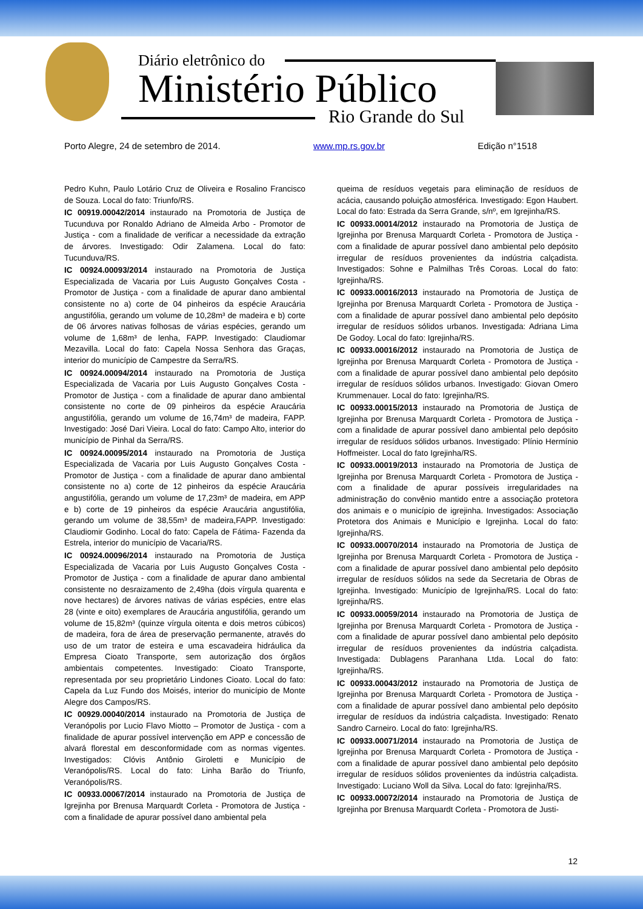Diário eletrônico do
Ministério Público
Rio Grande do Sul
Porto Alegre, 24 de setembro de 2014. www.mp.rs.gov.br Edição n°1518
Pedro Kuhn, Paulo Lotário Cruz de Oliveira e Rosalino Francisco de Souza. Local do fato: Triunfo/RS.
IC 00919.00042/2014 instaurado na Promotoria de Justiça de Tucunduva por Ronaldo Adriano de Almeida Arbo - Promotor de Justiça - com a finalidade de verificar a necessidade da extração de árvores. Investigado: Odir Zalamena. Local do fato: Tucunduva/RS.
IC 00924.00093/2014 instaurado na Promotoria de Justiça Especializada de Vacaria por Luis Augusto Gonçalves Costa - Promotor de Justiça - com a finalidade de apurar dano ambiental consistente no a) corte de 04 pinheiros da espécie Araucária angustifólia, gerando um volume de 10,28m³ de madeira e b) corte de 06 árvores nativas folhosas de várias espécies, gerando um volume de 1,68m³ de lenha, FAPP. Investigado: Claudiomar Mezavilla. Local do fato: Capela Nossa Senhora das Graças, interior do município de Campestre da Serra/RS.
IC 00924.00094/2014 instaurado na Promotoria de Justiça Especializada de Vacaria por Luis Augusto Gonçalves Costa - Promotor de Justiça - com a finalidade de apurar dano ambiental consistente no corte de 09 pinheiros da espécie Araucária angustifólia, gerando um volume de 16,74m³ de madeira, FAPP. Investigado: José Dari Vieira. Local do fato: Campo Alto, interior do município de Pinhal da Serra/RS.
IC 00924.00095/2014 instaurado na Promotoria de Justiça Especializada de Vacaria por Luis Augusto Gonçalves Costa - Promotor de Justiça - com a finalidade de apurar dano ambiental consistente no a) corte de 12 pinheiros da espécie Araucária angustifólia, gerando um volume de 17,23m³ de madeira, em APP e b) corte de 19 pinheiros da espécie Araucária angustifólia, gerando um volume de 38,55m³ de madeira,FAPP. Investigado: Claudiomir Godinho. Local do fato: Capela de Fátima- Fazenda da Estrela, interior do município de Vacaria/RS.
IC 00924.00096/2014 instaurado na Promotoria de Justiça Especializada de Vacaria por Luis Augusto Gonçalves Costa - Promotor de Justiça - com a finalidade de apurar dano ambiental consistente no desraizamento de 2,49ha (dois vírgula quarenta e nove hectares) de árvores nativas de várias espécies, entre elas 28 (vinte e oito) exemplares de Araucária angustifólia, gerando um volume de 15,82m³ (quinze vírgula oitenta e dois metros cúbicos) de madeira, fora de área de preservação permanente, através do uso de um trator de esteira e uma escavadeira hidráulica da Empresa Cioato Transporte, sem autorização dos órgãos ambientais competentes. Investigado: Cioato Transporte, representada por seu proprietário Lindones Cioato. Local do fato: Capela da Luz Fundo dos Moisés, interior do município de Monte Alegre dos Campos/RS.
IC 00929.00040/2014 instaurado na Promotoria de Justiça de Veranópolis por Lucio Flavo Miotto – Promotor de Justiça - com a finalidade de apurar possível intervenção em APP e concessão de alvará florestal em desconformidade com as normas vigentes. Investigados: Clóvis Antônio Giroletti e Município de Veranópolis/RS. Local do fato: Linha Barão do Triunfo, Veranópolis/RS.
IC 00933.00067/2014 instaurado na Promotoria de Justiça de Igrejinha por Brenusa Marquardt Corleta - Promotora de Justiça - com a finalidade de apurar possível dano ambiental pela
queima de resíduos vegetais para eliminação de resíduos de acácia, causando poluição atmosférica. Investigado: Egon Haubert. Local do fato: Estrada da Serra Grande, s/nº, em Igrejinha/RS.
IC 00933.00014/2012 instaurado na Promotoria de Justiça de Igrejinha por Brenusa Marquardt Corleta - Promotora de Justiça - com a finalidade de apurar possível dano ambiental pelo depósito irregular de resíduos provenientes da indústria calçadista. Investigados: Sohne e Palmilhas Três Coroas. Local do fato: Igrejinha/RS.
IC 00933.00016/2013 instaurado na Promotoria de Justiça de Igrejinha por Brenusa Marquardt Corleta - Promotora de Justiça - com a finalidade de apurar possível dano ambiental pelo depósito irregular de resíduos sólidos urbanos. Investigada: Adriana Lima De Godoy. Local do fato: Igrejinha/RS.
IC 00933.00016/2012 instaurado na Promotoria de Justiça de Igrejinha por Brenusa Marquardt Corleta - Promotora de Justiça - com a finalidade de apurar possível dano ambiental pelo depósito irregular de resíduos sólidos urbanos. Investigado: Giovan Omero Krummenauer. Local do fato: Igrejinha/RS.
IC 00933.00015/2013 instaurado na Promotoria de Justiça de Igrejinha por Brenusa Marquardt Corleta - Promotora de Justiça - com a finalidade de apurar possível dano ambiental pelo depósito irregular de resíduos sólidos urbanos. Investigado: Plínio Hermínio Hoffmeister. Local do fato Igrejinha/RS.
IC 00933.00019/2013 instaurado na Promotoria de Justiça de Igrejinha por Brenusa Marquardt Corleta - Promotora de Justiça - com a finalidade de apurar possíveis irregularidades na administração do convênio mantido entre a associação protetora dos animais e o município de igrejinha. Investigados: Associação Protetora dos Animais e Município e Igrejinha. Local do fato: Igrejinha/RS.
IC 00933.00070/2014 instaurado na Promotoria de Justiça de Igrejinha por Brenusa Marquardt Corleta - Promotora de Justiça - com a finalidade de apurar possível dano ambiental pelo depósito irregular de resíduos sólidos na sede da Secretaria de Obras de Igrejinha. Investigado: Município de Igrejinha/RS. Local do fato: Igrejinha/RS.
IC 00933.00059/2014 instaurado na Promotoria de Justiça de Igrejinha por Brenusa Marquardt Corleta - Promotora de Justiça - com a finalidade de apurar possível dano ambiental pelo depósito irregular de resíduos provenientes da indústria calçadista. Investigada: Dublagens Paranhana Ltda. Local do fato: Igrejinha/RS.
IC 00933.00043/2012 instaurado na Promotoria de Justiça de Igrejinha por Brenusa Marquardt Corleta - Promotora de Justiça - com a finalidade de apurar possível dano ambiental pelo depósito irregular de resíduos da indústria calçadista. Investigado: Renato Sandro Carneiro. Local do fato: Igrejinha/RS.
IC 00933.00071/2014 instaurado na Promotoria de Justiça de Igrejinha por Brenusa Marquardt Corleta - Promotora de Justiça - com a finalidade de apurar possível dano ambiental pelo depósito irregular de resíduos sólidos provenientes da indústria calçadista. Investigado: Luciano Woll da Silva. Local do fato: Igrejinha/RS.
IC 00933.00072/2014 instaurado na Promotoria de Justiça de Igrejinha por Brenusa Marquardt Corleta - Promotora de Justi-
12